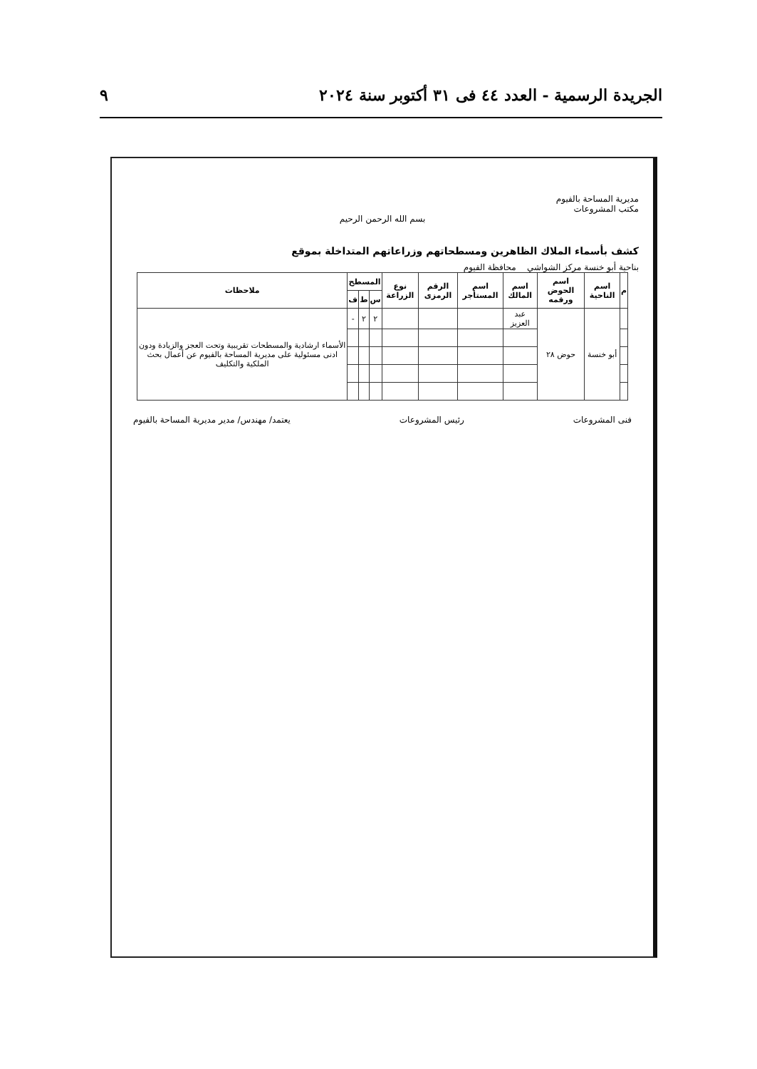الجريدة الرسمية - العدد ٤٤ فى ٣١ أكتوبر سنة ٢٠٢٤ ٩
مديرية المساحة بالفيوم
مكتب المشروعات
بسم الله الرحمن الرحيم
كشف بأسماء الملاك الظاهرين ومسطحاتهم وزراعاتهم المتداخلة بموقع
بناحية أبو خنسة مركز الشواشي محافظة الفيوم
| م | اسم الناحية | اسم الحوض ورقمه | اسم المالك | اسم المستأجر | الرقم الرمزى | نوع الزراعة | المسطح | | | ملاحظات |
| --- | --- | --- | --- | --- | --- | --- | --- | --- | --- | --- |
| | | | | | | | س | ط | ف | |
| | أبو خنسة | حوض ٢٨ | عبد العزيز | | | | ٢ | ٢ | - | الأسماء ارشادية والمسطحات تقريبية وتحت العجز والزيادة ودون ادنى مسئولية على مديرية المساحة بالفيوم عن أعمال بحث الملكية والتكليف |
فنى المشروعات رئيس المشروعات يعتمد/ مهندس/ مدير مديرية المساحة بالفيوم